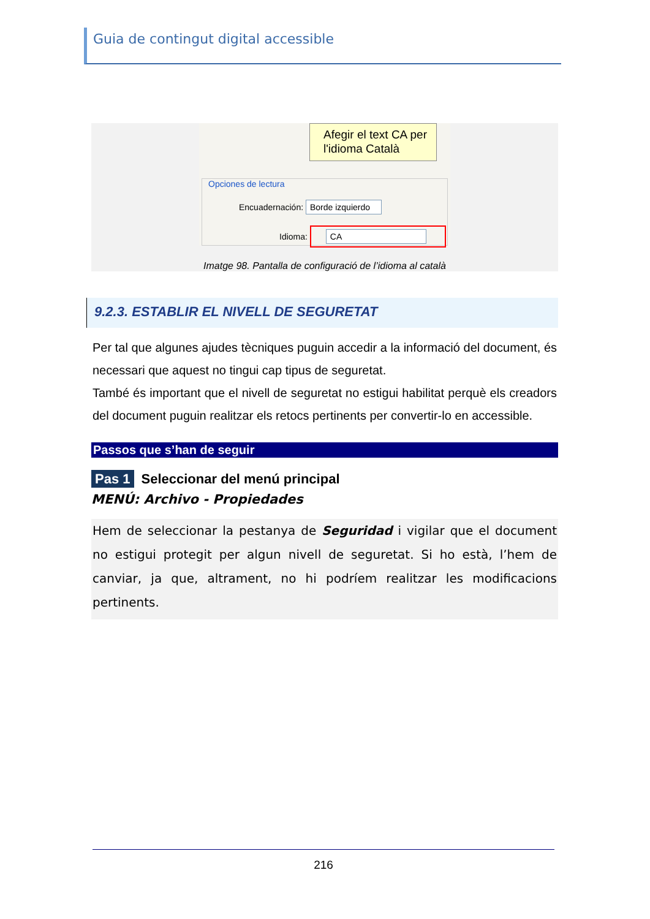Guia de contingut digital accessible
Afegir el text CA per l'idioma Català
Opciones de lectura
Encuadernación: Borde izquierdo
Idioma: CA
Imatge 98. Pantalla de configuració de l’idioma al català
9.2.3. ESTABLIR EL NIVELL DE SEGURETAT
Per tal que algunes ajudes tècniques puguin accedir a la informació del document, és necessari que aquest no tingui cap tipus de seguretat.
També és important que el nivell de seguretat no estigui habilitat perquè els creadors del document puguin realitzar els retocs pertinents per convertir-lo en accessible.
Passos que s’han de seguir
Pas 1 Seleccionar del menú principal
MENÚ: Archivo - Propiedades
Hem de seleccionar la pestanya de Seguridad i vigilar que el document no estigui protegit per algun nivell de seguretat. Si ho està, l’hem de canviar, ja que, altrament, no hi podríem realitzar les modificacions pertinents.
216